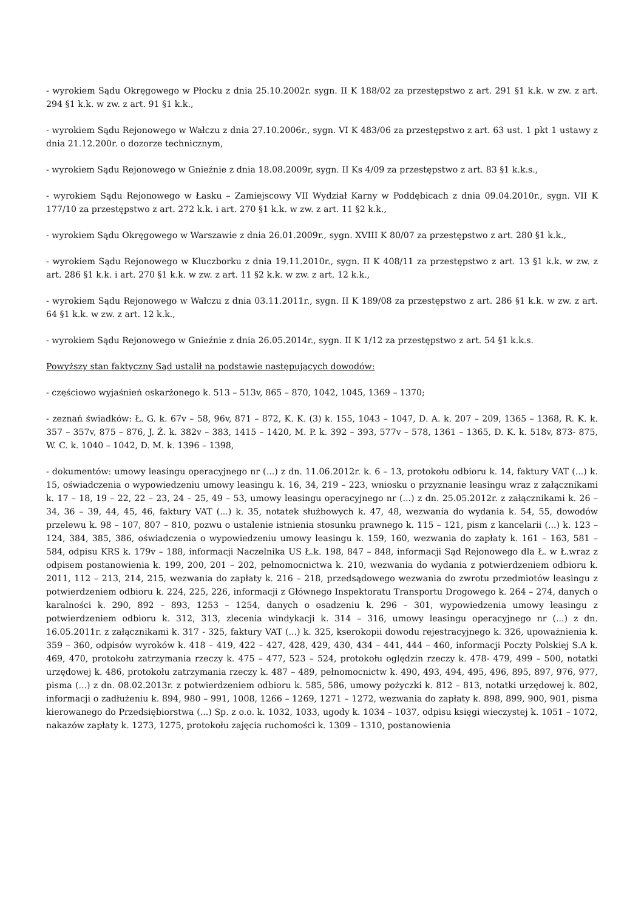- wyrokiem Sądu Okręgowego w Płocku z dnia 25.10.2002r. sygn. II K 188/02 za przestępstwo z art. 291 §1 k.k. w zw. z art. 294 §1 k.k. w zw. z art. 91 §1 k.k.,
- wyrokiem Sądu Rejonowego w Wałczu z dnia 27.10.2006r., sygn. VI K 483/06 za przestępstwo z art. 63 ust. 1 pkt 1 ustawy z dnia 21.12.200r. o dozorze technicznym,
- wyrokiem Sądu Rejonowego w Gnieźnie z dnia 18.08.2009r, sygn. II Ks 4/09 za przestępstwo z art. 83 §1 k.k.s.,
- wyrokiem Sądu Rejonowego w Łasku – Zamiejscowy VII Wydział Karny w Poddębicach z dnia 09.04.2010r., sygn. VII K 177/10 za przestępstwo z art. 272 k.k. i art. 270 §1 k.k. w zw. z art. 11 §2 k.k.,
- wyrokiem Sądu Okręgowego w Warszawie z dnia 26.01.2009r., sygn. XVIII K 80/07 za przestępstwo z art. 280 §1 k.k.,
- wyrokiem Sądu Rejonowego w Kluczborku z dnia 19.11.2010r., sygn. II K 408/11 za przestępstwo z art. 13 §1 k.k. w zw. z art. 286 §1 k.k. i art. 270 §1 k.k. w zw. z art. 11 §2 k.k. w zw. z art. 12 k.k.,
- wyrokiem Sądu Rejonowego w Wałczu z dnia 03.11.2011r., sygn. II K 189/08 za przestępstwo z art. 286 §1 k.k. w zw. z art. 64 §1 k.k. w zw. z art. 12 k.k.,
- wyrokiem Sądu Rejonowego w Gnieźnie z dnia 26.05.2014r., sygn. II K 1/12 za przestępstwo z art. 54 §1 k.k.s.
Powyższy stan faktyczny Sąd ustalił na podstawie następujących dowodów:
- częściowo wyjaśnień oskarżonego k. 513 – 513v, 865 – 870, 1042, 1045, 1369 – 1370;
- zeznań świadków: Ł. G. k. 67v – 58, 96v, 871 – 872, K. K. (3) k. 155, 1043 – 1047, D. A. k. 207 – 209, 1365 – 1368, R. K. k. 357 – 357v, 875 – 876, J. Ż. k. 382v – 383, 1415 – 1420, M. P. k. 392 – 393, 577v – 578, 1361 – 1365, D. K. k. 518v, 873- 875, W. C. k. 1040 – 1042, D. M. k. 1396 – 1398,
- dokumentów: umowy leasingu operacyjnego nr (...) z dn. 11.06.2012r. k. 6 – 13, protokołu odbioru k. 14, faktury VAT (...) k. 15, oświadczenia o wypowiedzeniu umowy leasingu k. 16, 34, 219 – 223, wniosku o przyznanie leasingu wraz z załącznikami k. 17 – 18, 19 – 22, 22 – 23, 24 – 25, 49 – 53, umowy leasingu operacyjnego nr (...) z dn. 25.05.2012r. z załącznikami k. 26 – 34, 36 – 39, 44, 45, 46, faktury VAT (...) k. 35, notatek służbowych k. 47, 48, wezwania do wydania k. 54, 55, dowodów przelewu k. 98 – 107, 807 – 810, pozwu o ustalenie istnienia stosunku prawnego k. 115 – 121, pism z kancelarii (...) k. 123 – 124, 384, 385, 386, oświadczenia o wypowiedzeniu umowy leasingu k. 159, 160, wezwania do zapłaty k. 161 – 163, 581 – 584, odpisu KRS k. 179v – 188, informacji Naczelnika US Ł.k. 198, 847 – 848, informacji Sąd Rejonowego dla Ł. w Ł.wraz z odpisem postanowienia k. 199, 200, 201 – 202, pełnomocnictwa k. 210, wezwania do wydania z potwierdzeniem odbioru k. 2011, 112 – 213, 214, 215, wezwania do zapłaty k. 216 – 218, przedsądowego wezwania do zwrotu przedmiotów leasingu z potwierdzeniem odbioru k. 224, 225, 226, informacji z Głównego Inspektoratu Transportu Drogowego k. 264 – 274, danych o karalności k. 290, 892 – 893, 1253 – 1254, danych o osadzeniu k. 296 – 301, wypowiedzenia umowy leasingu z potwierdzeniem odbioru k. 312, 313, zlecenia windykacji k. 314 – 316, umowy leasingu operacyjnego nr (...) z dn. 16.05.2011r. z załącznikami k. 317 - 325, faktury VAT (...) k. 325, kserokopii dowodu rejestracyjnego k. 326, upoważnienia k. 359 – 360, odpisów wyroków k. 418 – 419, 422 – 427, 428, 429, 430, 434 – 441, 444 – 460, informacji Poczty Polskiej S.A k. 469, 470, protokołu zatrzymania rzeczy k. 475 – 477, 523 – 524, protokołu oględzin rzeczy k. 478- 479, 499 – 500, notatki urzędowej k. 486, protokołu zatrzymania rzeczy k. 487 – 489, pełnomocnictw k. 490, 493, 494, 495, 496, 895, 897, 976, 977, pisma (...) z dn. 08.02.2013r. z potwierdzeniem odbioru k. 585, 586, umowy pożyczki k. 812 – 813, notatki urzędowej k. 802, informacji o zadłużeniu k. 894, 980 – 991, 1008, 1266 – 1269, 1271 – 1272, wezwania do zapłaty k. 898, 899, 900, 901, pisma kierowanego do Przedsiębiorstwa (...) Sp. z o.o. k. 1032, 1033, ugody k. 1034 – 1037, odpisu księgi wieczystej k. 1051 – 1072, nakazów zapłaty k. 1273, 1275, protokołu zajęcia ruchomości k. 1309 – 1310, postanowienia